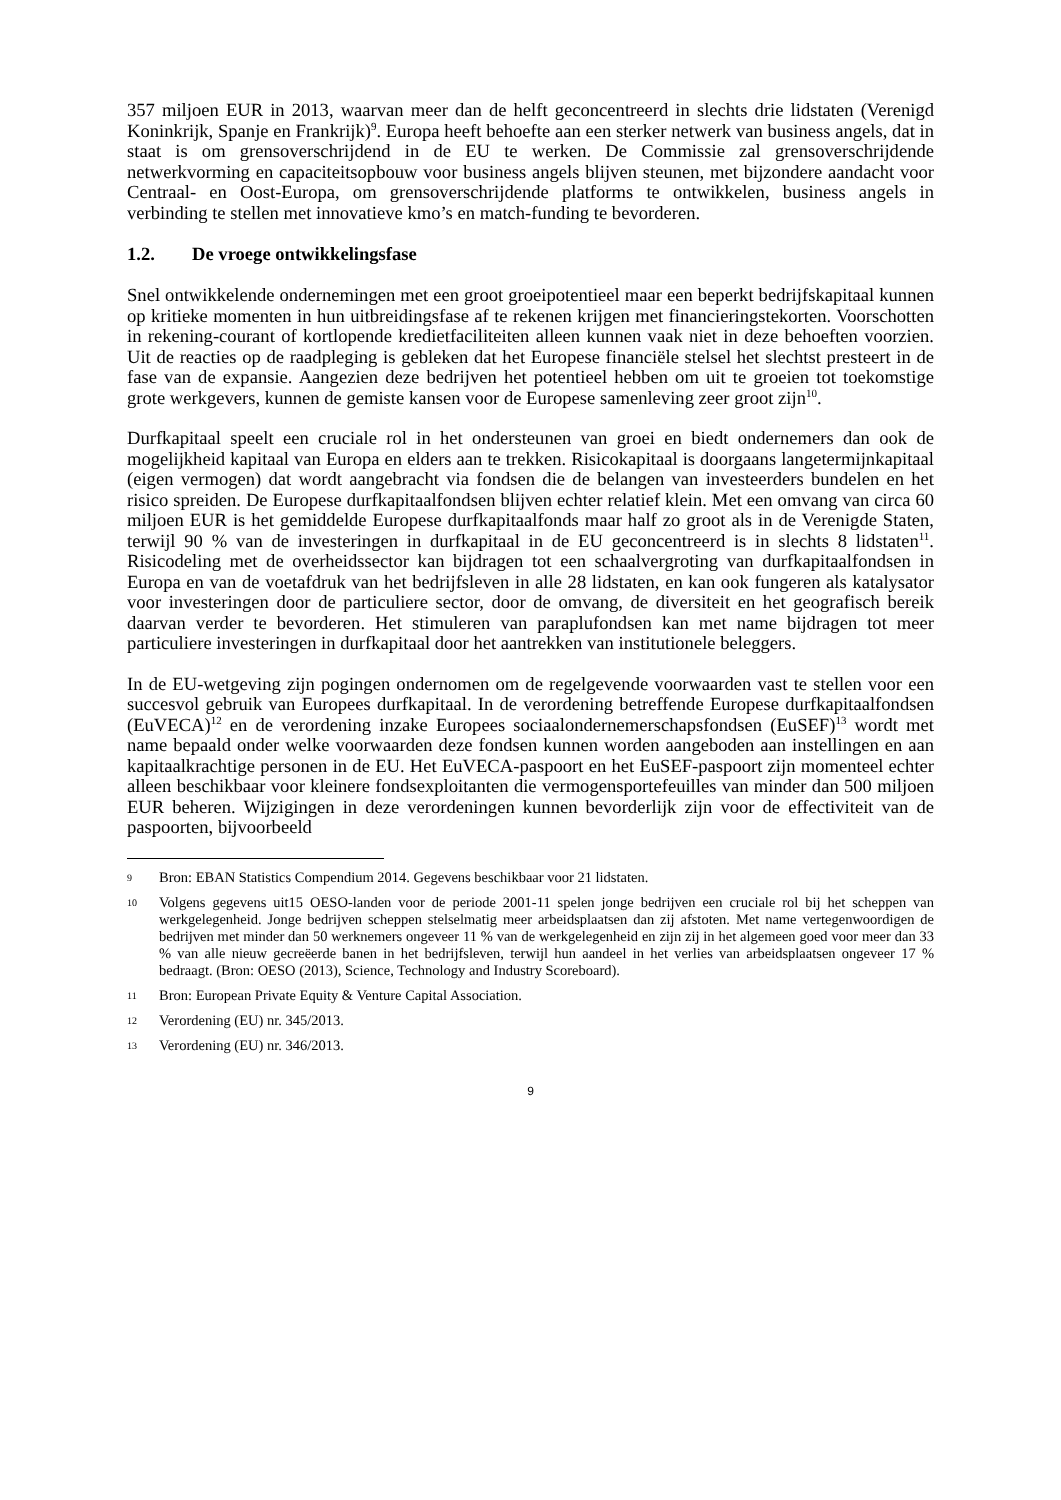357 miljoen EUR in 2013, waarvan meer dan de helft geconcentreerd in slechts drie lidstaten (Verenigd Koninkrijk, Spanje en Frankrijk)<sup>9</sup>. Europa heeft behoefte aan een sterker netwerk van business angels, dat in staat is om grensoverschrijdend in de EU te werken. De Commissie zal grensoverschrijdende netwerkvorming en capaciteitsopbouw voor business angels blijven steunen, met bijzondere aandacht voor Centraal- en Oost-Europa, om grensoverschrijdende platforms te ontwikkelen, business angels in verbinding te stellen met innovatieve kmo’s en match-funding te bevorderen.
1.2. De vroege ontwikkelingsfase
Snel ontwikkelende ondernemingen met een groot groeipotentieel maar een beperkt bedrijfskapitaal kunnen op kritieke momenten in hun uitbreidingsfase af te rekenen krijgen met financieringstekorten. Voorschotten in rekening-courant of kortlopende kredietfaciliteiten alleen kunnen vaak niet in deze behoeften voorzien. Uit de reacties op de raadpleging is gebleken dat het Europese financiële stelsel het slechtst presteert in de fase van de expansie. Aangezien deze bedrijven het potentieel hebben om uit te groeien tot toekomstige grote werkgevers, kunnen de gemiste kansen voor de Europese samenleving zeer groot zijn<sup>10</sup>.
Durfkapitaal speelt een cruciale rol in het ondersteunen van groei en biedt ondernemers dan ook de mogelijkheid kapitaal van Europa en elders aan te trekken. Risicokapitaal is doorgaans langetermijnkapitaal (eigen vermogen) dat wordt aangebracht via fondsen die de belangen van investeerders bundelen en het risico spreiden. De Europese durfkapitaalfondsen blijven echter relatief klein. Met een omvang van circa 60 miljoen EUR is het gemiddelde Europese durfkapitaalfonds maar half zo groot als in de Verenigde Staten, terwijl 90 % van de investeringen in durfkapitaal in de EU geconcentreerd is in slechts 8 lidstaten<sup>11</sup>. Risicodeling met de overheidssector kan bijdragen tot een schaalvergroting van durfkapitaalfondsen in Europa en van de voetafdruk van het bedrijfsleven in alle 28 lidstaten, en kan ook fungeren als katalysator voor investeringen door de particuliere sector, door de omvang, de diversiteit en het geografisch bereik daarvan verder te bevorderen. Het stimuleren van paraplufondsen kan met name bijdragen tot meer particuliere investeringen in durfkapitaal door het aantrekken van institutionele beleggers.
In de EU-wetgeving zijn pogingen ondernomen om de regelgevende voorwaarden vast te stellen voor een succesvol gebruik van Europees durfkapitaal. In de verordening betreffende Europese durfkapitaalfondsen (EuVECA)<sup>12</sup> en de verordening inzake Europees sociaalondernemerschapsfondsen (EuSEF)<sup>13</sup> wordt met name bepaald onder welke voorwaarden deze fondsen kunnen worden aangeboden aan instellingen en aan kapitaalkrachtige personen in de EU. Het EuVECA-paspoort en het EuSEF-paspoort zijn momenteel echter alleen beschikbaar voor kleinere fondsexploitanten die vermogensportefeuilles van minder dan 500 miljoen EUR beheren. Wijzigingen in deze verordeningen kunnen bevorderlijk zijn voor de effectiviteit van de paspoorten, bijvoorbeeld
9 Bron: EBAN Statistics Compendium 2014. Gegevens beschikbaar voor 21 lidstaten.
10 Volgens gegevens uit15 OESO-landen voor de periode 2001-11 spelen jonge bedrijven een cruciale rol bij het scheppen van werkgelegenheid. Jonge bedrijven scheppen stelselmatig meer arbeidsplaatsen dan zij afstoten. Met name vertegenwoordigen de bedrijven met minder dan 50 werknemers ongeveer 11 % van de werkgelegenheid en zijn zij in het algemeen goed voor meer dan 33 % van alle nieuw gecreëerde banen in het bedrijfsleven, terwijl hun aandeel in het verlies van arbeidsplaatsen ongeveer 17 % bedraagt. (Bron: OESO (2013), Science, Technology and Industry Scoreboard).
11 Bron: European Private Equity & Venture Capital Association.
12 Verordening (EU) nr. 345/2013.
13 Verordening (EU) nr. 346/2013.
9